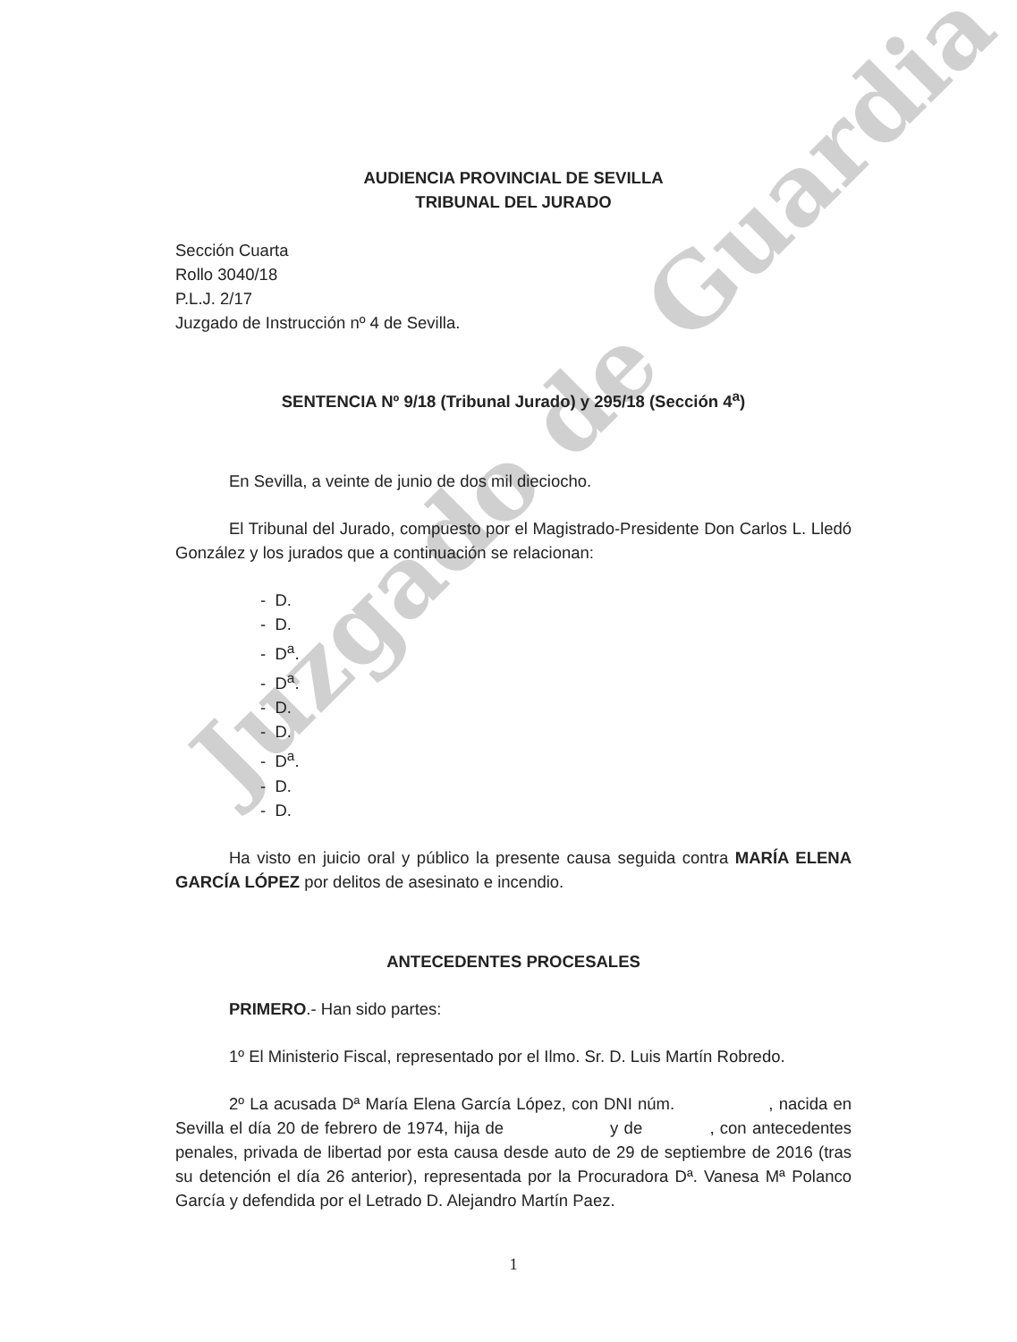Juzgado de Guardia
AUDIENCIA PROVINCIAL DE SEVILLA
TRIBUNAL DEL JURADO
Sección Cuarta
Rollo 3040/18
P.L.J. 2/17
Juzgado de Instrucción nº 4 de Sevilla.
SENTENCIA Nº 9/18 (Tribunal Jurado) y 295/18 (Sección 4<sup>a</sup>)
En Sevilla, a veinte de junio de dos mil dieciocho.
El Tribunal del Jurado, compuesto por el Magistrado-Presidente Don Carlos L. Lledó González y los jurados que a continuación se relacionan:
- D.
- D.
- D<sup>a</sup>.
- D<sup>a</sup>.
- D.
- D.
- D<sup>a</sup>.
- D.
- D.
Ha visto en juicio oral y público la presente causa seguida contra MARÍA ELENA GARCÍA LÓPEZ por delitos de asesinato e incendio.
ANTECEDENTES PROCESALES
PRIMERO.- Han sido partes:
1º El Ministerio Fiscal, representado por el Ilmo. Sr. D. Luis Martín Robredo.
2º La acusada Dª María Elena García López, con DNI núm. , nacida en Sevilla el día 20 de febrero de 1974, hija de y de , con antecedentes penales, privada de libertad por esta causa desde auto de 29 de septiembre de 2016 (tras su detención el día 26 anterior), representada por la Procuradora Dª. Vanesa Mª Polanco García y defendida por el Letrado D. Alejandro Martín Paez.
1